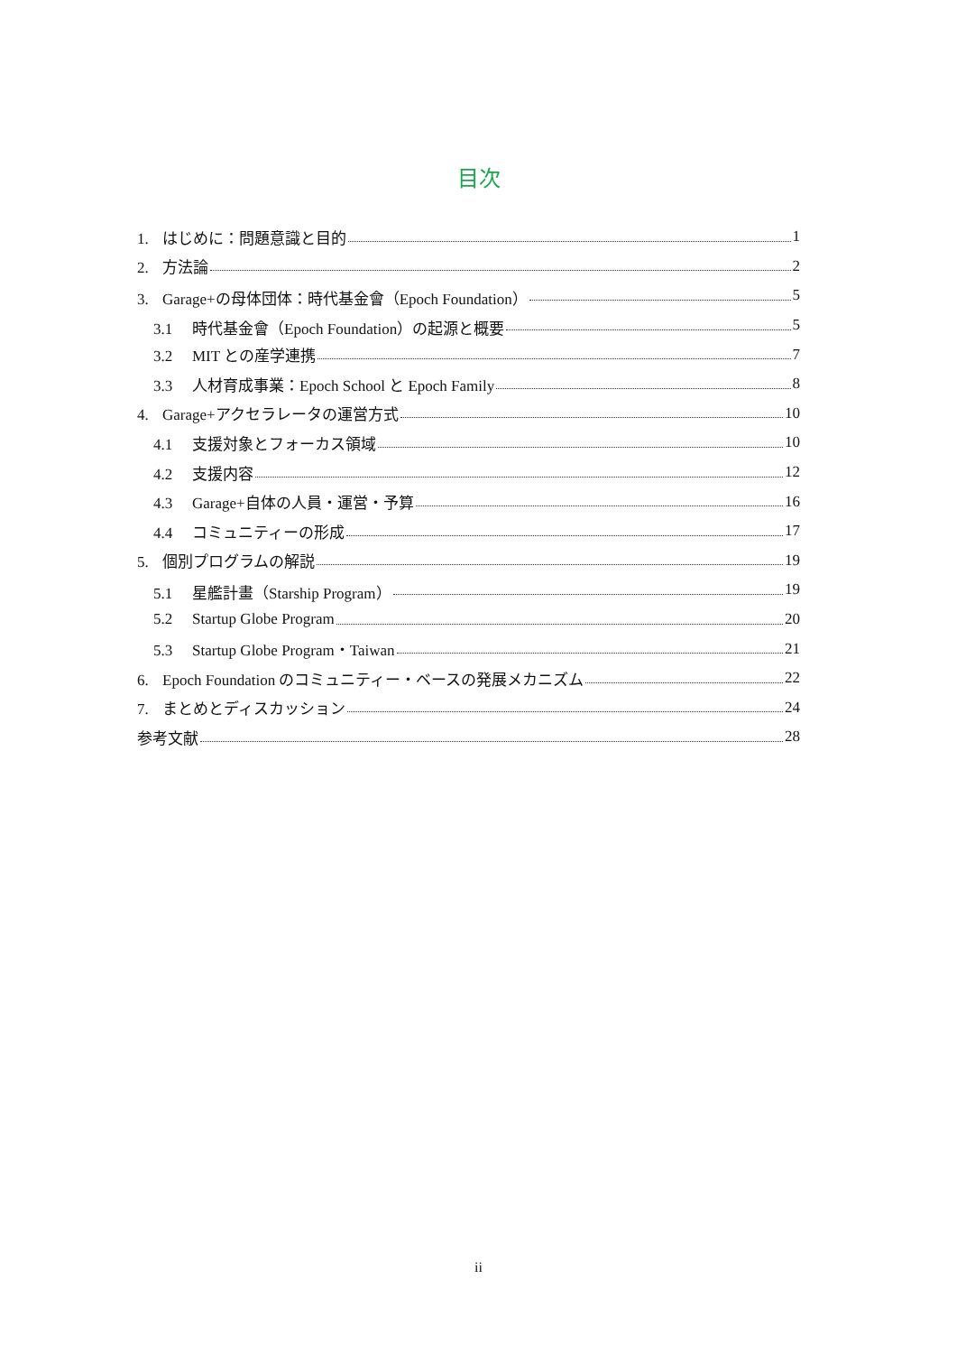目次
1. はじめに：問題意識と目的 1
2. 方法論 2
3. Garage+の母体団体：時代基金會（Epoch Foundation） 5
3.1 時代基金會（Epoch Foundation）の起源と概要 5
3.2 MIT との産学連携 7
3.3 人材育成事業：Epoch School と Epoch Family 8
4. Garage+アクセラレータの運営方式 10
4.1 支援対象とフォーカス領域 10
4.2 支援内容 12
4.3 Garage+自体の人員・運営・予算 16
4.4 コミュニティーの形成 17
5. 個別プログラムの解説 19
5.1 星艦計畫（Starship Program） 19
5.2 Startup Globe Program 20
5.3 Startup Globe Program・Taiwan 21
6. Epoch Foundation のコミュニティー・ベースの発展メカニズム 22
7. まとめとディスカッション 24
参考文献 28
ii